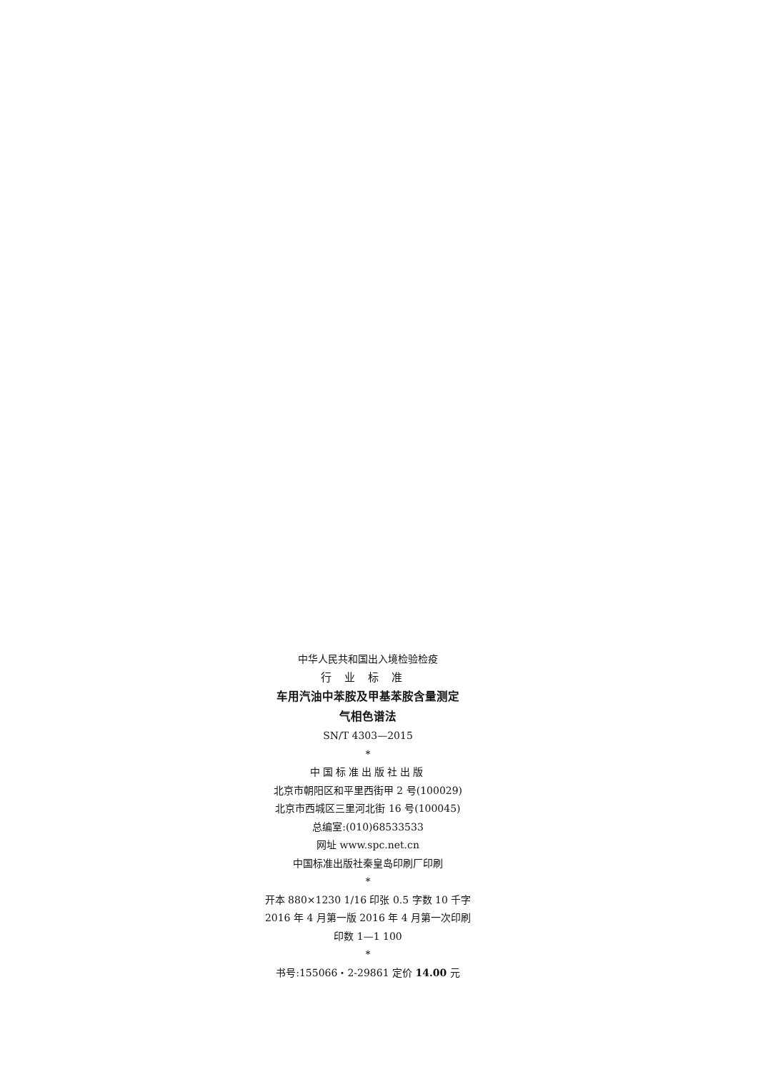中华人民共和国出入境检验检疫
行业标准
车用汽油中苯胺及甲基苯胺含量测定
气相色谱法
SN/T 4303—2015
*
中国标准出版社出版
北京市朝阳区和平里西街甲 2 号(100029)
北京市西城区三里河北街 16 号(100045)
总编室:(010)68533533
网址 www.spc.net.cn
中国标准出版社秦皇岛印刷厂印刷
*
开本 880×1230 1/16 印张 0.5 字数 10 千字
2016 年 4 月第一版 2016 年 4 月第一次印刷
印数 1—1 100
*
书号:155066・2-29861 定价 14.00 元